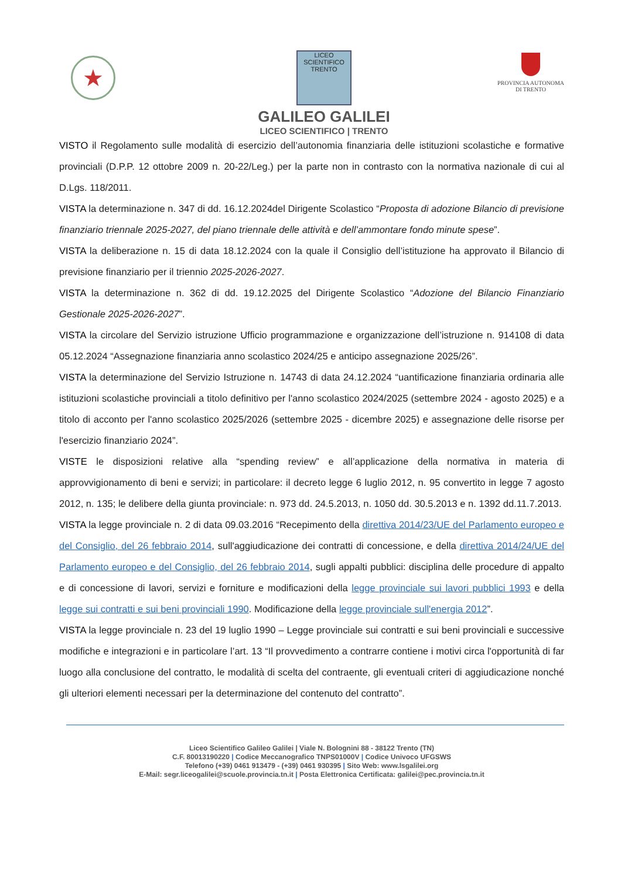★
LICEO SCIENTIFICO TRENTO
GALILEO GALILEI
LICEO SCIENTIFICO | TRENTO
PROVINCIA AUTONOMA
DI TRENTO
VISTO il Regolamento sulle modalità di esercizio dell’autonomia finanziaria delle istituzioni scolastiche e formative provinciali (D.P.P. 12 ottobre 2009 n. 20-22/Leg.) per la parte non in contrasto con la normativa nazionale di cui al D.Lgs. 118/2011.
VISTA la determinazione n. 347 di dd. 16.12.2024del Dirigente Scolastico “Proposta di adozione Bilancio di previsione finanziario triennale 2025-2027, del piano triennale delle attività e dell’ammontare fondo minute spese”.
VISTA la deliberazione n. 15 di data 18.12.2024 con la quale il Consiglio dell’istituzione ha approvato il Bilancio di previsione finanziario per il triennio 2025-2026-2027.
VISTA la determinazione n. 362 di dd. 19.12.2025 del Dirigente Scolastico “Adozione del Bilancio Finanziario Gestionale 2025-2026-2027”.
VISTA la circolare del Servizio istruzione Ufficio programmazione e organizzazione dell’istruzione n. 914108 di data 05.12.2024 “Assegnazione finanziaria anno scolastico 2024/25 e anticipo assegnazione 2025/26”.
VISTA la determinazione del Servizio Istruzione n. 14743 di data 24.12.2024 “uantificazione finanziaria ordinaria alle istituzioni scolastiche provinciali a titolo definitivo per l'anno scolastico 2024/2025 (settembre 2024 - agosto 2025) e a titolo di acconto per l'anno scolastico 2025/2026 (settembre 2025 - dicembre 2025) e assegnazione delle risorse per l'esercizio finanziario 2024”.
VISTE le disposizioni relative alla “spending review” e all’applicazione della normativa in materia di approvvigionamento di beni e servizi; in particolare: il decreto legge 6 luglio 2012, n. 95 convertito in legge 7 agosto 2012, n. 135; le delibere della giunta provinciale: n. 973 dd. 24.5.2013, n. 1050 dd. 30.5.2013 e n. 1392 dd.11.7.2013.
VISTA la legge provinciale n. 2 di data 09.03.2016 “Recepimento della direttiva 2014/23/UE del Parlamento europeo e del Consiglio, del 26 febbraio 2014, sull'aggiudicazione dei contratti di concessione, e della direttiva 2014/24/UE del Parlamento europeo e del Consiglio, del 26 febbraio 2014, sugli appalti pubblici: disciplina delle procedure di appalto e di concessione di lavori, servizi e forniture e modificazioni della legge provinciale sui lavori pubblici 1993 e della legge sui contratti e sui beni provinciali 1990. Modificazione della legge provinciale sull'energia 2012”.
VISTA la legge provinciale n. 23 del 19 luglio 1990 – Legge provinciale sui contratti e sui beni provinciali e successive modifiche e integrazioni e in particolare l’art. 13 “Il provvedimento a contrarre contiene i motivi circa l'opportunità di far luogo alla conclusione del contratto, le modalità di scelta del contraente, gli eventuali criteri di aggiudicazione nonché gli ulteriori elementi necessari per la determinazione del contenuto del contratto”.
Liceo Scientifico Galileo Galilei | Viale N. Bolognini 88 - 38122 Trento (TN)
C.F. 80013190220 | Codice Meccanografico TNPS01000V | Codice Univoco UFGSWS
Telefono (+39) 0461 913479 - (+39) 0461 930395 | Sito Web: www.lsgalilei.org
E-Mail: segr.liceogalilei@scuole.provincia.tn.it | Posta Elettronica Certificata: galilei@pec.provincia.tn.it